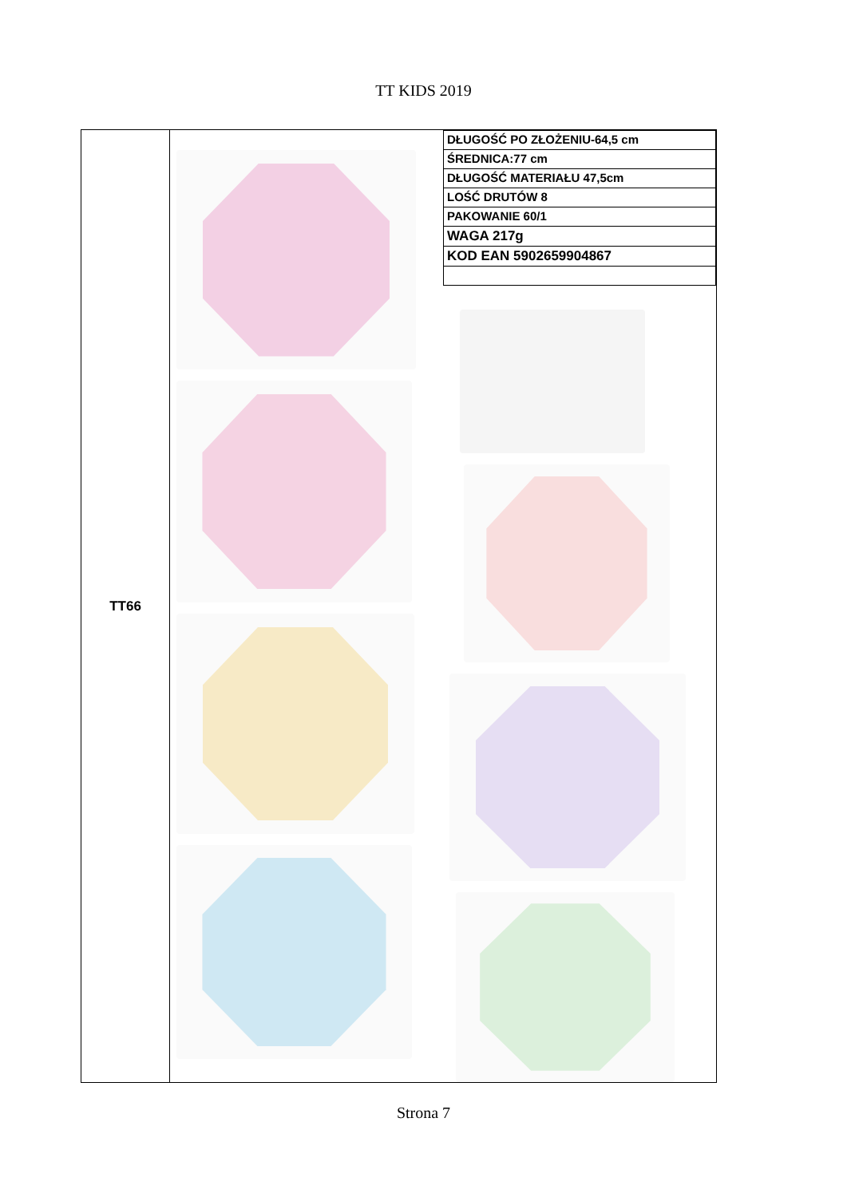TT KIDS 2019
| TT66 | / DŁUGOŚĆ PO ZŁOŻENIU-64,5 cm / / ŚREDNICA:77 cm / / DŁUGOŚĆ MATERIAŁU 47,5cm / / LOŚĆ DRUTÓW 8 / / PAKOWANIE 60/1 / / WAGA 217g / / KOD EAN 5902659904867 / |
Strona 7